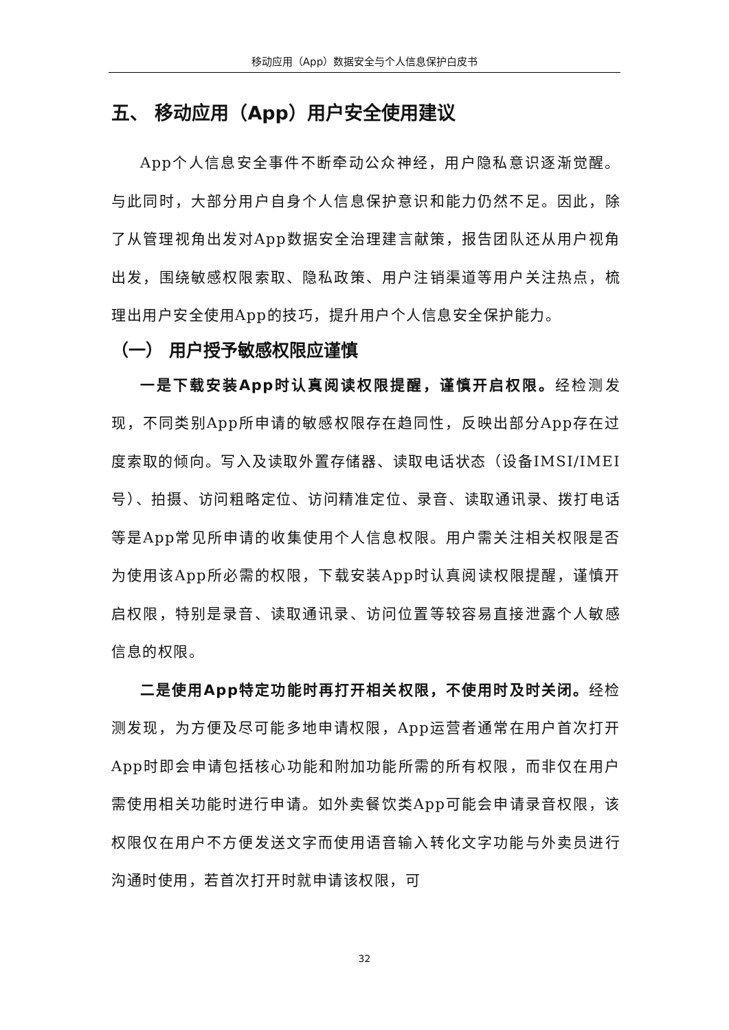移动应用（App）数据安全与个人信息保护白皮书
五、 移动应用（App）用户安全使用建议
App个人信息安全事件不断牵动公众神经，用户隐私意识逐渐觉醒。与此同时，大部分用户自身个人信息保护意识和能力仍然不足。因此，除了从管理视角出发对App数据安全治理建言献策，报告团队还从用户视角出发，围绕敏感权限索取、隐私政策、用户注销渠道等用户关注热点，梳理出用户安全使用App的技巧，提升用户个人信息安全保护能力。
（一） 用户授予敏感权限应谨慎
一是下载安装App时认真阅读权限提醒，谨慎开启权限。经检测发现，不同类别App所申请的敏感权限存在趋同性，反映出部分App存在过度索取的倾向。写入及读取外置存储器、读取电话状态（设备IMSI/IMEI号）、拍摄、访问粗略定位、访问精准定位、录音、读取通讯录、拨打电话等是App常见所申请的收集使用个人信息权限。用户需关注相关权限是否为使用该App所必需的权限，下载安装App时认真阅读权限提醒，谨慎开启权限，特别是录音、读取通讯录、访问位置等较容易直接泄露个人敏感信息的权限。
二是使用App特定功能时再打开相关权限，不使用时及时关闭。经检测发现，为方便及尽可能多地申请权限，App运营者通常在用户首次打开App时即会申请包括核心功能和附加功能所需的所有权限，而非仅在用户需使用相关功能时进行申请。如外卖餐饮类App可能会申请录音权限，该权限仅在用户不方便发送文字而使用语音输入转化文字功能与外卖员进行沟通时使用，若首次打开时就申请该权限，可
32